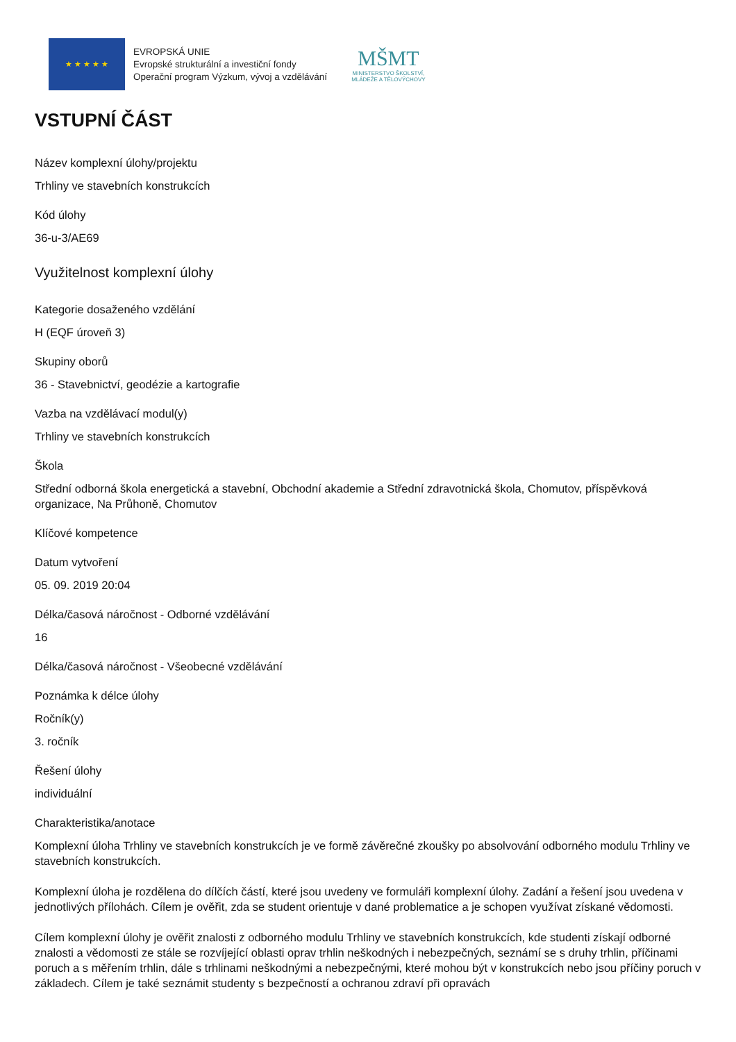★ ★ ★ ★ ★
EVROPSKÁ UNIE
Evropské strukturální a investiční fondy
Operační program Výzkum, vývoj a vzdělávání
MŠMT
MINISTERSTVO ŠKOLSTVÍ,
MLÁDEŽE A TĚLOVÝCHOVY
VSTUPNÍ ČÁST
Název komplexní úlohy/projektu
Trhliny ve stavebních konstrukcích
Kód úlohy
36-u-3/AE69
Využitelnost komplexní úlohy
Kategorie dosaženého vzdělání
H (EQF úroveň 3)
Skupiny oborů
36 - Stavebnictví, geodézie a kartografie
Vazba na vzdělávací modul(y)
Trhliny ve stavebních konstrukcích
Škola
Střední odborná škola energetická a stavební, Obchodní akademie a Střední zdravotnická škola, Chomutov, příspěvková organizace, Na Průhoně, Chomutov
Klíčové kompetence
Datum vytvoření
05. 09. 2019 20:04
Délka/časová náročnost - Odborné vzdělávání
16
Délka/časová náročnost - Všeobecné vzdělávání
Poznámka k délce úlohy
Ročník(y)
3. ročník
Řešení úlohy
individuální
Charakteristika/anotace
Komplexní úloha Trhliny ve stavebních konstrukcích je ve formě závěrečné zkoušky po absolvování odborného modulu Trhliny ve stavebních konstrukcích.
Komplexní úloha je rozdělena do dílčích částí, které jsou uvedeny ve formuláři komplexní úlohy. Zadání a řešení jsou uvedena v jednotlivých přílohách. Cílem je ověřit, zda se student orientuje v dané problematice a je schopen využívat získané vědomosti.
Cílem komplexní úlohy je ověřit znalosti z odborného modulu Trhliny ve stavebních konstrukcích, kde studenti získají odborné znalosti a vědomosti ze stále se rozvíjející oblasti oprav trhlin neškodných i nebezpečných, seznámí se s druhy trhlin, příčinami poruch a s měřením trhlin, dále s trhlinami neškodnými a nebezpečnými, které mohou být v konstrukcích nebo jsou příčiny poruch v základech. Cílem je také seznámit studenty s bezpečností a ochranou zdraví při opravách